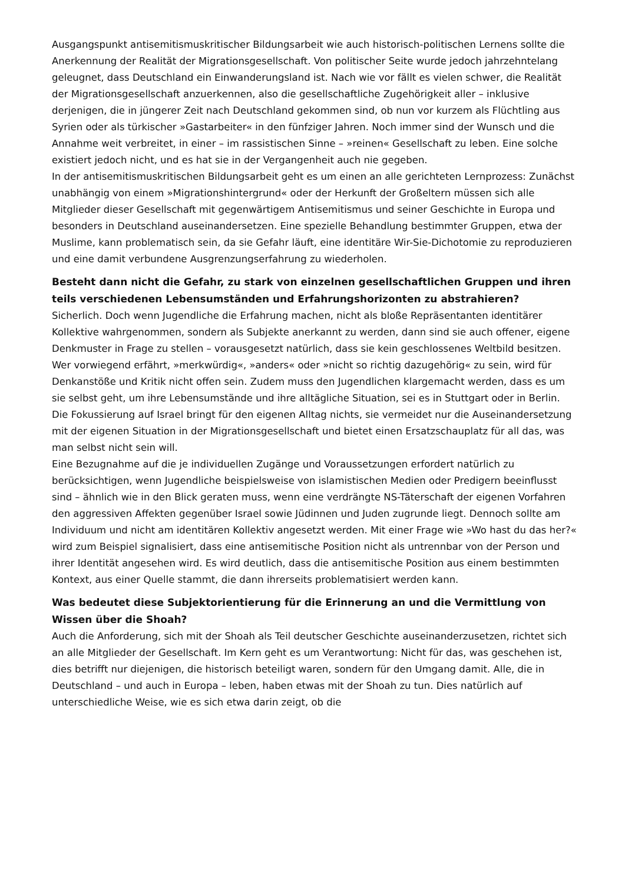Ausgangspunkt antisemitismuskritischer Bildungsarbeit wie auch historisch-politischen Lernens sollte die Anerkennung der Realität der Migrationsgesellschaft. Von politischer Seite wurde jedoch jahrzehntelang geleugnet, dass Deutschland ein Einwanderungsland ist. Nach wie vor fällt es vielen schwer, die Realität der Migrationsgesellschaft anzuerkennen, also die gesellschaftliche Zugehörigkeit aller – inklusive derjenigen, die in jüngerer Zeit nach Deutschland gekommen sind, ob nun vor kurzem als Flüchtling aus Syrien oder als türkischer »Gastarbeiter« in den fünfziger Jahren. Noch immer sind der Wunsch und die Annahme weit verbreitet, in einer – im rassistischen Sinne – »reinen« Gesellschaft zu leben. Eine solche existiert jedoch nicht, und es hat sie in der Vergangenheit auch nie gegeben.
In der antisemitismuskritischen Bildungsarbeit geht es um einen an alle gerichteten Lernprozess: Zunächst unabhängig von einem »Migrationshintergrund« oder der Herkunft der Großeltern müssen sich alle Mitglieder dieser Gesellschaft mit gegenwärtigem Antisemitismus und seiner Geschichte in Europa und besonders in Deutschland auseinandersetzen. Eine spezielle Behandlung bestimmter Gruppen, etwa der Muslime, kann problematisch sein, da sie Gefahr läuft, eine identitäre Wir-Sie-Dichotomie zu reproduzieren und eine damit verbundene Ausgrenzungserfahrung zu wiederholen.
Besteht dann nicht die Gefahr, zu stark von einzelnen gesellschaftlichen Gruppen und ihren teils verschiedenen Lebensumständen und Erfahrungshorizonten zu abstrahieren?
Sicherlich. Doch wenn Jugendliche die Erfahrung machen, nicht als bloße Repräsentanten identitärer Kollektive wahrgenommen, sondern als Subjekte anerkannt zu werden, dann sind sie auch offener, eigene Denkmuster in Frage zu stellen – vorausgesetzt natürlich, dass sie kein geschlossenes Weltbild besitzen. Wer vorwiegend erfährt, »merkwürdig«, »anders« oder »nicht so richtig dazugehörig« zu sein, wird für Denkanstöße und Kritik nicht offen sein. Zudem muss den Jugendlichen klargemacht werden, dass es um sie selbst geht, um ihre Lebensumstände und ihre alltägliche Situation, sei es in Stuttgart oder in Berlin. Die Fokussierung auf Israel bringt für den eigenen Alltag nichts, sie vermeidet nur die Auseinandersetzung mit der eigenen Situation in der Migrationsgesellschaft und bietet einen Ersatzschauplatz für all das, was man selbst nicht sein will.
Eine Bezugnahme auf die je individuellen Zugänge und Voraussetzungen erfordert natürlich zu berücksichtigen, wenn Jugendliche beispielsweise von islamistischen Medien oder Predigern beeinflusst sind – ähnlich wie in den Blick geraten muss, wenn eine verdrängte NS-Täterschaft der eigenen Vorfahren den aggressiven Affekten gegenüber Israel sowie Jüdinnen und Juden zugrunde liegt. Dennoch sollte am Individuum und nicht am identitären Kollektiv angesetzt werden. Mit einer Frage wie »Wo hast du das her?« wird zum Beispiel signalisiert, dass eine antisemitische Position nicht als untrennbar von der Person und ihrer Identität angesehen wird. Es wird deutlich, dass die antisemitische Position aus einem bestimmten Kontext, aus einer Quelle stammt, die dann ihrerseits problematisiert werden kann.
Was bedeutet diese Subjektorientierung für die Erinnerung an und die Vermittlung von Wissen über die Shoah?
Auch die Anforderung, sich mit der Shoah als Teil deutscher Geschichte auseinanderzusetzen, richtet sich an alle Mitglieder der Gesellschaft. Im Kern geht es um Verantwortung: Nicht für das, was geschehen ist, dies betrifft nur diejenigen, die historisch beteiligt waren, sondern für den Umgang damit. Alle, die in Deutschland – und auch in Europa – leben, haben etwas mit der Shoah zu tun. Dies natürlich auf unterschiedliche Weise, wie es sich etwa darin zeigt, ob die